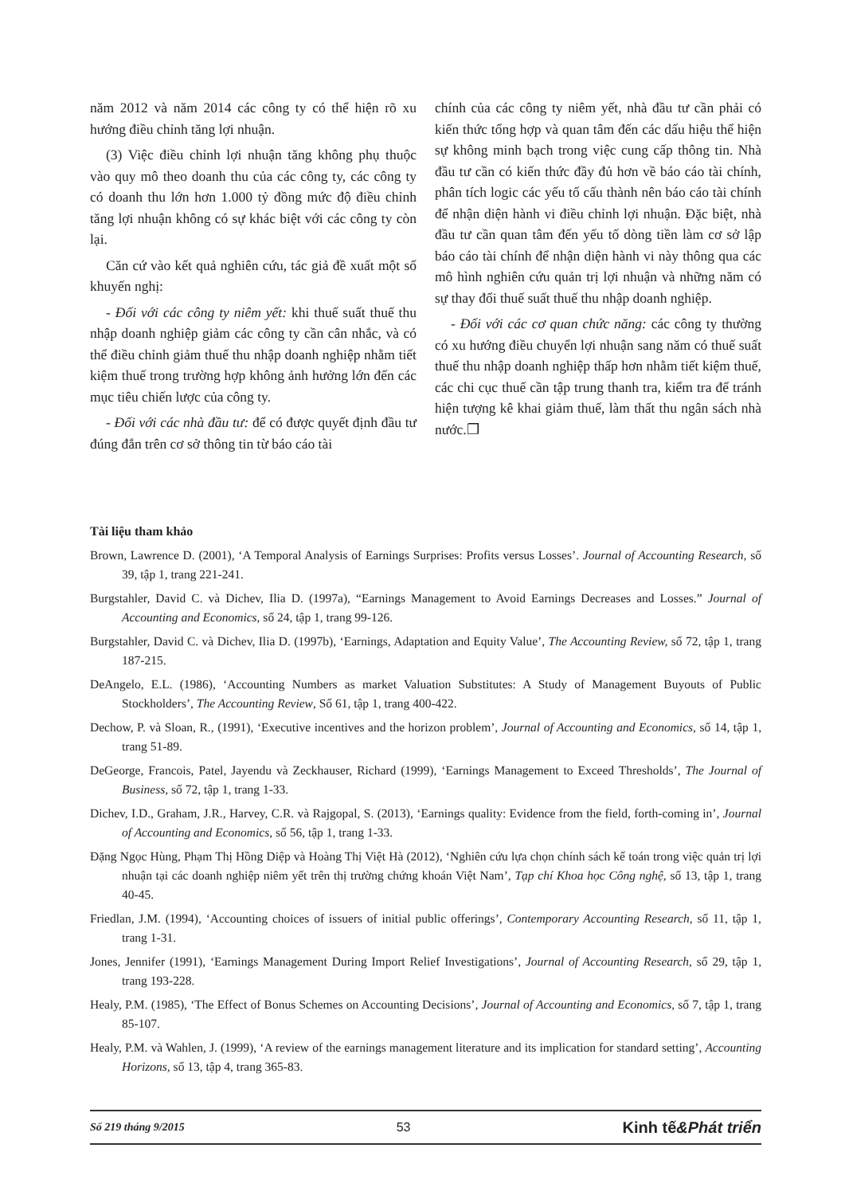năm 2012 và năm 2014 các công ty có thể hiện rõ xu hướng điều chỉnh tăng lợi nhuận.
(3) Việc điều chỉnh lợi nhuận tăng không phụ thuộc vào quy mô theo doanh thu của các công ty, các công ty có doanh thu lớn hơn 1.000 tỷ đồng mức độ điều chỉnh tăng lợi nhuận không có sự khác biệt với các công ty còn lại.
Căn cứ vào kết quả nghiên cứu, tác giả đề xuất một số khuyến nghị:
- Đối với các công ty niêm yết: khi thuế suất thuế thu nhập doanh nghiệp giảm các công ty cần cân nhắc, và có thể điều chỉnh giảm thuế thu nhập doanh nghiệp nhằm tiết kiệm thuế trong trường hợp không ảnh hưởng lớn đến các mục tiêu chiến lược của công ty.
- Đối với các nhà đầu tư: để có được quyết định đầu tư đúng đắn trên cơ sở thông tin từ báo cáo tài
chính của các công ty niêm yết, nhà đầu tư cần phải có kiến thức tổng hợp và quan tâm đến các dấu hiệu thể hiện sự không minh bạch trong việc cung cấp thông tin. Nhà đầu tư cần có kiến thức đầy đủ hơn về báo cáo tài chính, phân tích logic các yếu tố cấu thành nên báo cáo tài chính để nhận diện hành vi điều chỉnh lợi nhuận. Đặc biệt, nhà đầu tư cần quan tâm đến yếu tố dòng tiền làm cơ sở lập báo cáo tài chính để nhận diện hành vi này thông qua các mô hình nghiên cứu quản trị lợi nhuận và những năm có sự thay đổi thuế suất thuế thu nhập doanh nghiệp.
- Đối với các cơ quan chức năng: các công ty thường có xu hướng điều chuyển lợi nhuận sang năm có thuế suất thuế thu nhập doanh nghiệp thấp hơn nhằm tiết kiệm thuế, các chi cục thuế cần tập trung thanh tra, kiểm tra để tránh hiện tượng kê khai giảm thuế, làm thất thu ngân sách nhà nước.❒
Tài liệu tham khảo
Brown, Lawrence D. (2001), ‘A Temporal Analysis of Earnings Surprises: Profits versus Losses’. Journal of Accounting Research, số 39, tập 1, trang 221-241.
Burgstahler, David C. và Dichev, Ilia D. (1997a), “Earnings Management to Avoid Earnings Decreases and Losses.” Journal of Accounting and Economics, số 24, tập 1, trang 99-126.
Burgstahler, David C. và Dichev, Ilia D. (1997b), ‘Earnings, Adaptation and Equity Value’, The Accounting Review, số 72, tập 1, trang 187-215.
DeAngelo, E.L. (1986), ‘Accounting Numbers as market Valuation Substitutes: A Study of Management Buyouts of Public Stockholders’, The Accounting Review, Số 61, tập 1, trang 400-422.
Dechow, P. và Sloan, R., (1991), ‘Executive incentives and the horizon problem’, Journal of Accounting and Economics, số 14, tập 1, trang 51-89.
DeGeorge, Francois, Patel, Jayendu và Zeckhauser, Richard (1999), ‘Earnings Management to Exceed Thresholds’, The Journal of Business, số 72, tập 1, trang 1-33.
Dichev, I.D., Graham, J.R., Harvey, C.R. và Rajgopal, S. (2013), ‘Earnings quality: Evidence from the field, forth-coming in’, Journal of Accounting and Economics, số 56, tập 1, trang 1-33.
Đặng Ngọc Hùng, Phạm Thị Hồng Diệp và Hoàng Thị Việt Hà (2012), ‘Nghiên cứu lựa chọn chính sách kế toán trong việc quản trị lợi nhuận tại các doanh nghiệp niêm yết trên thị trường chứng khoán Việt Nam’, Tạp chí Khoa học Công nghệ, số 13, tập 1, trang 40-45.
Friedlan, J.M. (1994), ‘Accounting choices of issuers of initial public offerings’, Contemporary Accounting Research, số 11, tập 1, trang 1-31.
Jones, Jennifer (1991), ‘Earnings Management During Import Relief Investigations’, Journal of Accounting Research, số 29, tập 1, trang 193-228.
Healy, P.M. (1985), ‘The Effect of Bonus Schemes on Accounting Decisions’, Journal of Accounting and Economics, số 7, tập 1, trang 85-107.
Healy, P.M. và Wahlen, J. (1999), ‘A review of the earnings management literature and its implication for standard setting’, Accounting Horizons, số 13, tập 4, trang 365-83.
Số 219 tháng 9/2015 53 Kinh tế&Phát triển